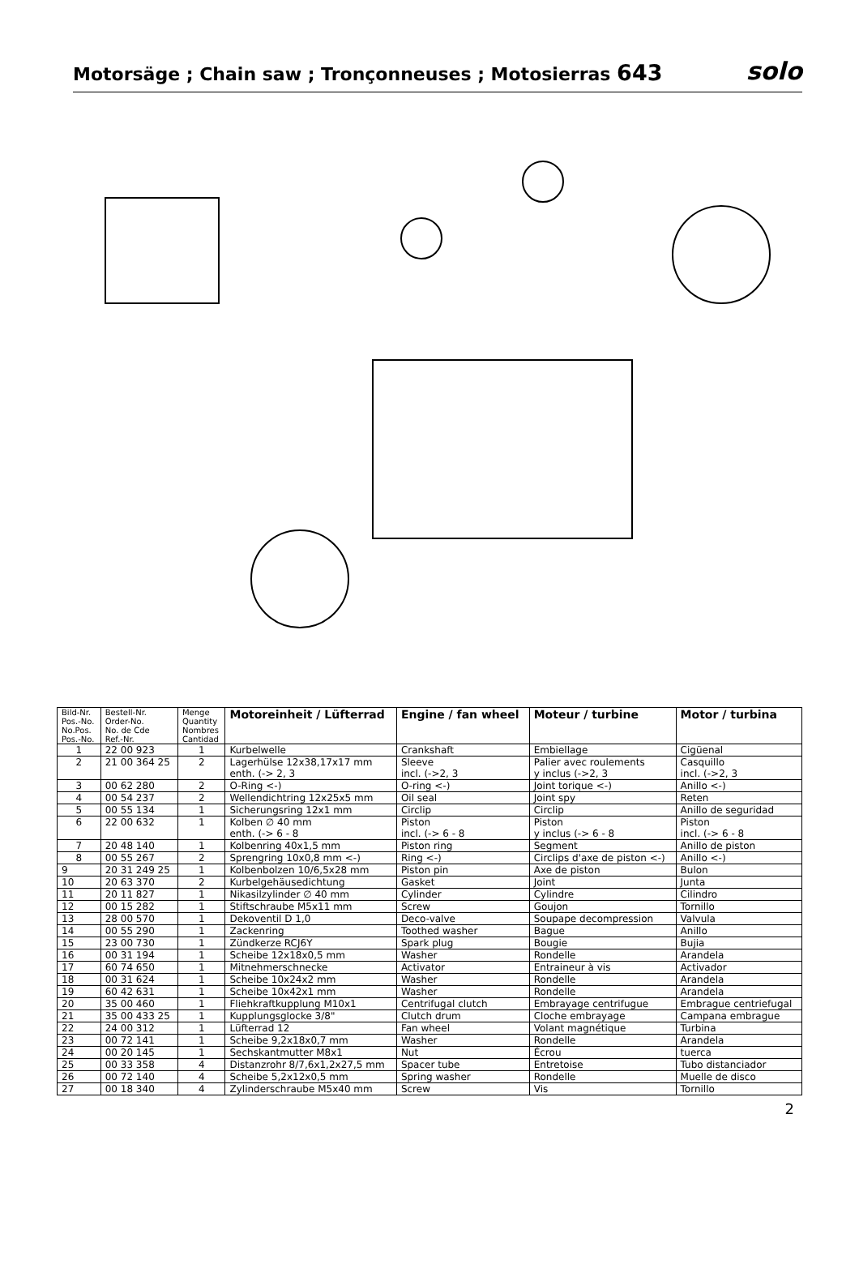Motorsäge ; Chain saw ; Tronçonneuses ; Motosierras 643
solo
| Bild-Nr. Pos.-No. No.Pos. Pos.-No. | Bestell-Nr. Order-No. No. de Cde Ref.-Nr. | Menge Quantity Nombres Cantidad | Motoreinheit / Lüfterrad | Engine / fan wheel | Moteur / turbine | Motor / turbina |
| --- | --- | --- | --- | --- | --- | --- |
| 1 | 22 00 923 | 1 | Kurbelwelle | Crankshaft | Embiellage | Cigüenal |
| 2 | 21 00 364 25 | 2 | Lagerhülse 12x38,17x17 mm enth. (-> 2, 3 | Sleeve incl. (->2, 3 | Palier avec roulements y inclus (->2, 3 | Casquillo incl. (->2, 3 |
| 3 | 00 62 280 | 2 | O-Ring <-) | O-ring <-) | Joint torique <-) | Anillo <-) |
| 4 | 00 54 237 | 2 | Wellendichtring 12x25x5 mm | Oil seal | Joint spy | Reten |
| 5 | 00 55 134 | 1 | Sicherungsring 12x1 mm | Circlip | Circlip | Anillo de seguridad |
| 6 | 22 00 632 | 1 | Kolben ∅ 40 mm enth. (-> 6 - 8 | Piston incl. (-> 6 - 8 | Piston y inclus (-> 6 - 8 | Piston incl. (-> 6 - 8 |
| 7 | 20 48 140 | 1 | Kolbenring 40x1,5 mm | Piston ring | Segment | Anillo de piston |
| 8 | 00 55 267 | 2 | Sprengring 10x0,8 mm <-) | Ring <-) | Circlips d'axe de piston <-) | Anillo <-) |
| 9 | 20 31 249 25 | 1 | Kolbenbolzen 10/6,5x28 mm | Piston pin | Axe de piston | Bulon |
| 10 | 20 63 370 | 2 | Kurbelgehäusedichtung | Gasket | Joint | Junta |
| 11 | 20 11 827 | 1 | Nikasilzylinder ∅ 40 mm | Cylinder | Cylindre | Cilindro |
| 12 | 00 15 282 | 1 | Stiftschraube M5x11 mm | Screw | Goujon | Tornillo |
| 13 | 28 00 570 | 1 | Dekoventil D 1,0 | Deco-valve | Soupape decompression | Valvula |
| 14 | 00 55 290 | 1 | Zackenring | Toothed washer | Bague | Anillo |
| 15 | 23 00 730 | 1 | Zündkerze RCJ6Y | Spark plug | Bougie | Bujia |
| 16 | 00 31 194 | 1 | Scheibe 12x18x0,5 mm | Washer | Rondelle | Arandela |
| 17 | 60 74 650 | 1 | Mitnehmerschnecke | Activator | Entraineur à vis | Activador |
| 18 | 00 31 624 | 1 | Scheibe 10x24x2 mm | Washer | Rondelle | Arandela |
| 19 | 60 42 631 | 1 | Scheibe 10x42x1 mm | Washer | Rondelle | Arandela |
| 20 | 35 00 460 | 1 | Fliehkraftkupplung M10x1 | Centrifugal clutch | Embrayage centrifugue | Embrague centriefugal |
| 21 | 35 00 433 25 | 1 | Kupplungsglocke 3/8" | Clutch drum | Cloche embrayage | Campana embrague |
| 22 | 24 00 312 | 1 | Lüfterrad 12 | Fan wheel | Volant magnétique | Turbina |
| 23 | 00 72 141 | 1 | Scheibe 9,2x18x0,7 mm | Washer | Rondelle | Arandela |
| 24 | 00 20 145 | 1 | Sechskantmutter M8x1 | Nut | Écrou | tuerca |
| 25 | 00 33 358 | 4 | Distanzrohr 8/7,6x1,2x27,5 mm | Spacer tube | Entretoise | Tubo distanciador |
| 26 | 00 72 140 | 4 | Scheibe 5,2x12x0,5 mm | Spring washer | Rondelle | Muelle de disco |
| 27 | 00 18 340 | 4 | Zylinderschraube M5x40 mm | Screw | Vis | Tornillo |
2